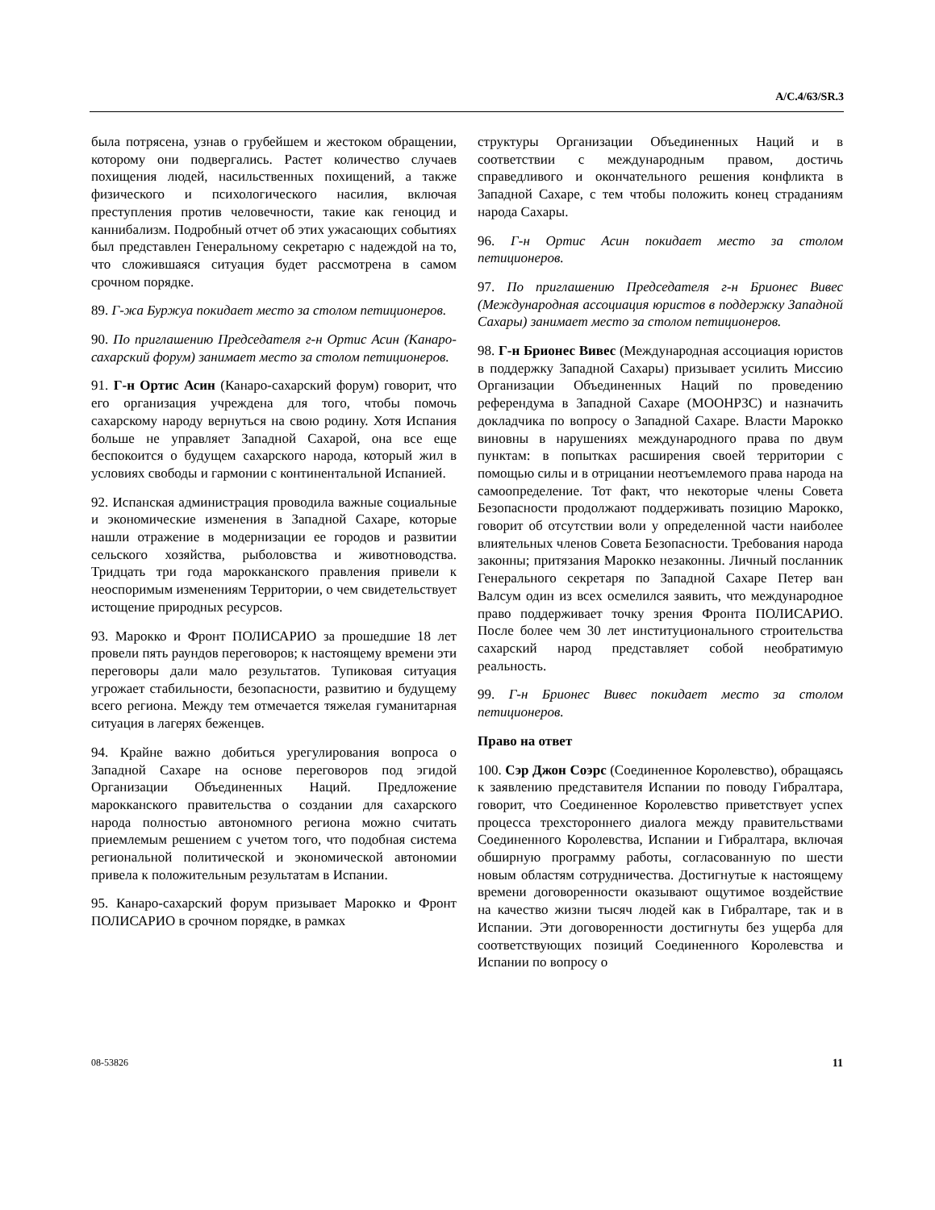A/C.4/63/SR.3
была потрясена, узнав о грубейшем и жестоком обращении, которому они подвергались. Растет количество случаев похищения людей, насильственных похищений, а также физического и психологического насилия, включая преступления против человечности, такие как геноцид и каннибализм. Подробный отчет об этих ужасающих событиях был представлен Генеральному секретарю с надеждой на то, что сложившаяся ситуация будет рассмотрена в самом срочном порядке.
89. Г-жа Буржуа покидает место за столом петиционеров.
90. По приглашению Председателя г-н Ортис Асин (Канаро-сахарский форум) занимает место за столом петиционеров.
91. Г-н Ортис Асин (Канаро-сахарский форум) говорит, что его организация учреждена для того, чтобы помочь сахарскому народу вернуться на свою родину. Хотя Испания больше не управляет Западной Сахарой, она все еще беспокоится о будущем сахарского народа, который жил в условиях свободы и гармонии с континентальной Испанией.
92. Испанская администрация проводила важные социальные и экономические изменения в Западной Сахаре, которые нашли отражение в модернизации ее городов и развитии сельского хозяйства, рыболовства и животноводства. Тридцать три года марокканского правления привели к неоспоримым изменениям Территории, о чем свидетельствует истощение природных ресурсов.
93. Марокко и Фронт ПОЛИСАРИО за прошедшие 18 лет провели пять раундов переговоров; к настоящему времени эти переговоры дали мало результатов. Тупиковая ситуация угрожает стабильности, безопасности, развитию и будущему всего региона. Между тем отмечается тяжелая гуманитарная ситуация в лагерях беженцев.
94. Крайне важно добиться урегулирования вопроса о Западной Сахаре на основе переговоров под эгидой Организации Объединенных Наций. Предложение марокканского правительства о создании для сахарского народа полностью автономного региона можно считать приемлемым решением с учетом того, что подобная система региональной политической и экономической автономии привела к положительным результатам в Испании.
95. Канаро-сахарский форум призывает Марокко и Фронт ПОЛИСАРИО в срочном порядке, в рамках
структуры Организации Объединенных Наций и в соответствии с международным правом, достичь справедливого и окончательного решения конфликта в Западной Сахаре, с тем чтобы положить конец страданиям народа Сахары.
96. Г-н Ортис Асин покидает место за столом петиционеров.
97. По приглашению Председателя г-н Брионес Вивес (Международная ассоциация юристов в поддержку Западной Сахары) занимает место за столом петиционеров.
98. Г-н Брионес Вивес (Международная ассоциация юристов в поддержку Западной Сахары) призывает усилить Миссию Организации Объединенных Наций по проведению референдума в Западной Сахаре (МООНРЗС) и назначить докладчика по вопросу о Западной Сахаре. Власти Марокко виновны в нарушениях международного права по двум пунктам: в попытках расширения своей территории с помощью силы и в отрицании неотъемлемого права народа на самоопределение. Тот факт, что некоторые члены Совета Безопасности продолжают поддерживать позицию Марокко, говорит об отсутствии воли у определенной части наиболее влиятельных членов Совета Безопасности. Требования народа законны; притязания Марокко незаконны. Личный посланник Генерального секретаря по Западной Сахаре Петер ван Валсум один из всех осмелился заявить, что международное право поддерживает точку зрения Фронта ПОЛИСАРИО. После более чем 30 лет институционального строительства сахарский народ представляет собой необратимую реальность.
99. Г-н Брионес Вивес покидает место за столом петиционеров.
Право на ответ
100. Сэр Джон Соэрс (Соединенное Королевство), обращаясь к заявлению представителя Испании по поводу Гибралтара, говорит, что Соединенное Королевство приветствует успех процесса трехсто­роннего диалога между правительствами Соединенного Королевства, Испании и Гибралтара, включая обширную программу работы, согласованную по шести новым областям сотрудничества. Достигнутые к настоящему времени договоренности оказывают ощутимое воздействие на качество жизни тысяч людей как в Гибралтаре, так и в Испании. Эти договоренности достигнуты без ущерба для соответствующих позиций Соединенного Королевства и Испании по вопросу о
08-53826 11